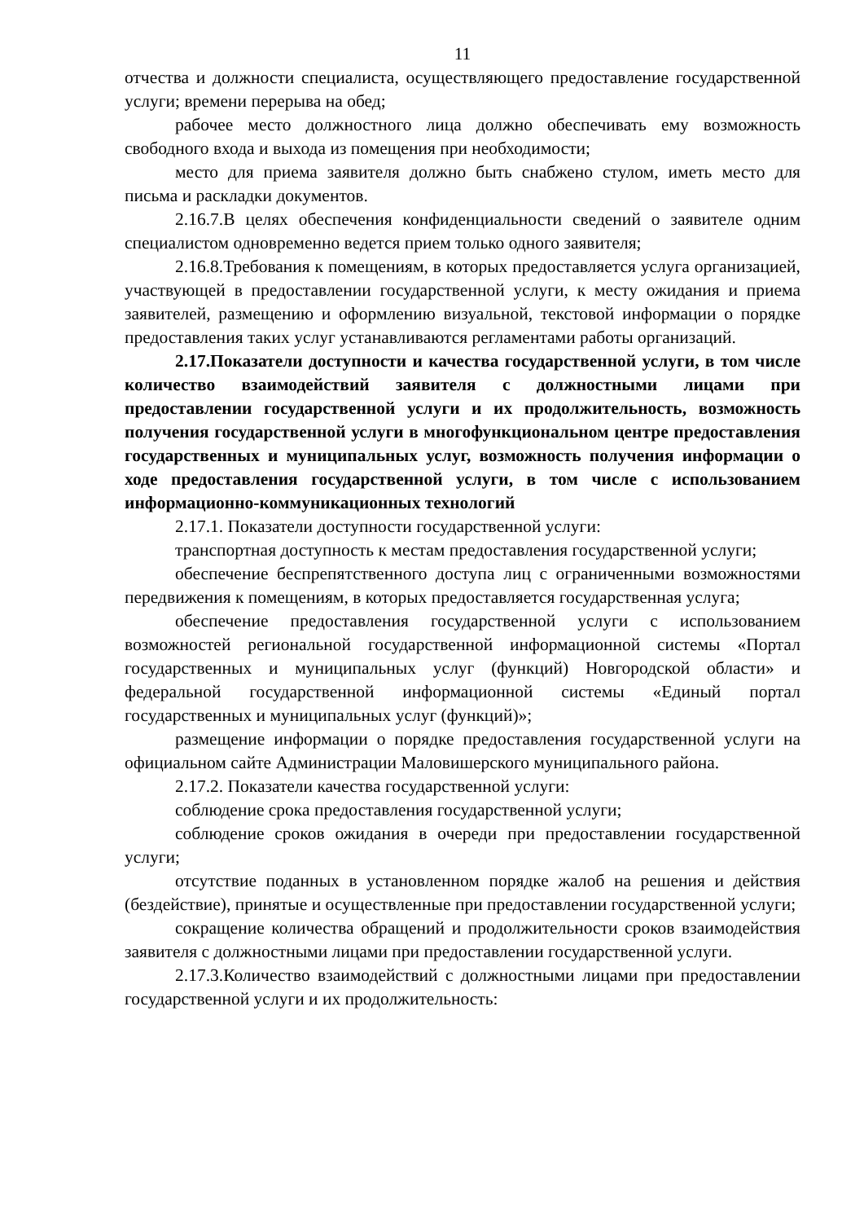11
отчества и должности специалиста, осуществляющего предоставление государственной услуги; времени перерыва на обед;
рабочее место должностного лица должно обеспечивать ему возможность свободного входа и выхода из помещения при необходимости;
место для приема заявителя должно быть снабжено стулом, иметь место для письма и раскладки документов.
2.16.7.В целях обеспечения конфиденциальности сведений о заявителе одним специалистом одновременно ведется прием только одного заявителя;
2.16.8.Требования к помещениям, в которых предоставляется услуга организацией, участвующей в предоставлении государственной услуги, к месту ожидания и приема заявителей, размещению и оформлению визуальной, текстовой информации о порядке предоставления таких услуг устанавливаются регламентами работы организаций.
2.17.Показатели доступности и качества государственной услуги, в том числе количество взаимодействий заявителя с должностными лицами при предоставлении государственной услуги и их продолжительность, возможность получения государственной услуги в многофункциональном центре предоставления государственных и муниципальных услуг, возможность получения информации о ходе предоставления государственной услуги, в том числе с использованием информационно-коммуникационных технологий
2.17.1. Показатели доступности государственной услуги:
транспортная доступность к местам предоставления государственной услуги;
обеспечение беспрепятственного доступа лиц с ограниченными возможностями передвижения к помещениям, в которых предоставляется государственная услуга;
обеспечение предоставления государственной услуги с использованием возможностей региональной государственной информационной системы «Портал государственных и муниципальных услуг (функций) Новгородской области» и федеральной государственной информационной системы «Единый портал государственных и муниципальных услуг (функций)»;
размещение информации о порядке предоставления государственной услуги на официальном сайте Администрации Маловишерского муниципального района.
2.17.2. Показатели качества государственной услуги:
соблюдение срока предоставления государственной услуги;
соблюдение сроков ожидания в очереди при предоставлении государственной услуги;
отсутствие поданных в установленном порядке жалоб на решения и действия (бездействие), принятые и осуществленные при предоставлении государственной услуги;
сокращение количества обращений и продолжительности сроков взаимодействия заявителя с должностными лицами при предоставлении государственной услуги.
2.17.3.Количество взаимодействий с должностными лицами при предоставлении государственной услуги и их продолжительность: